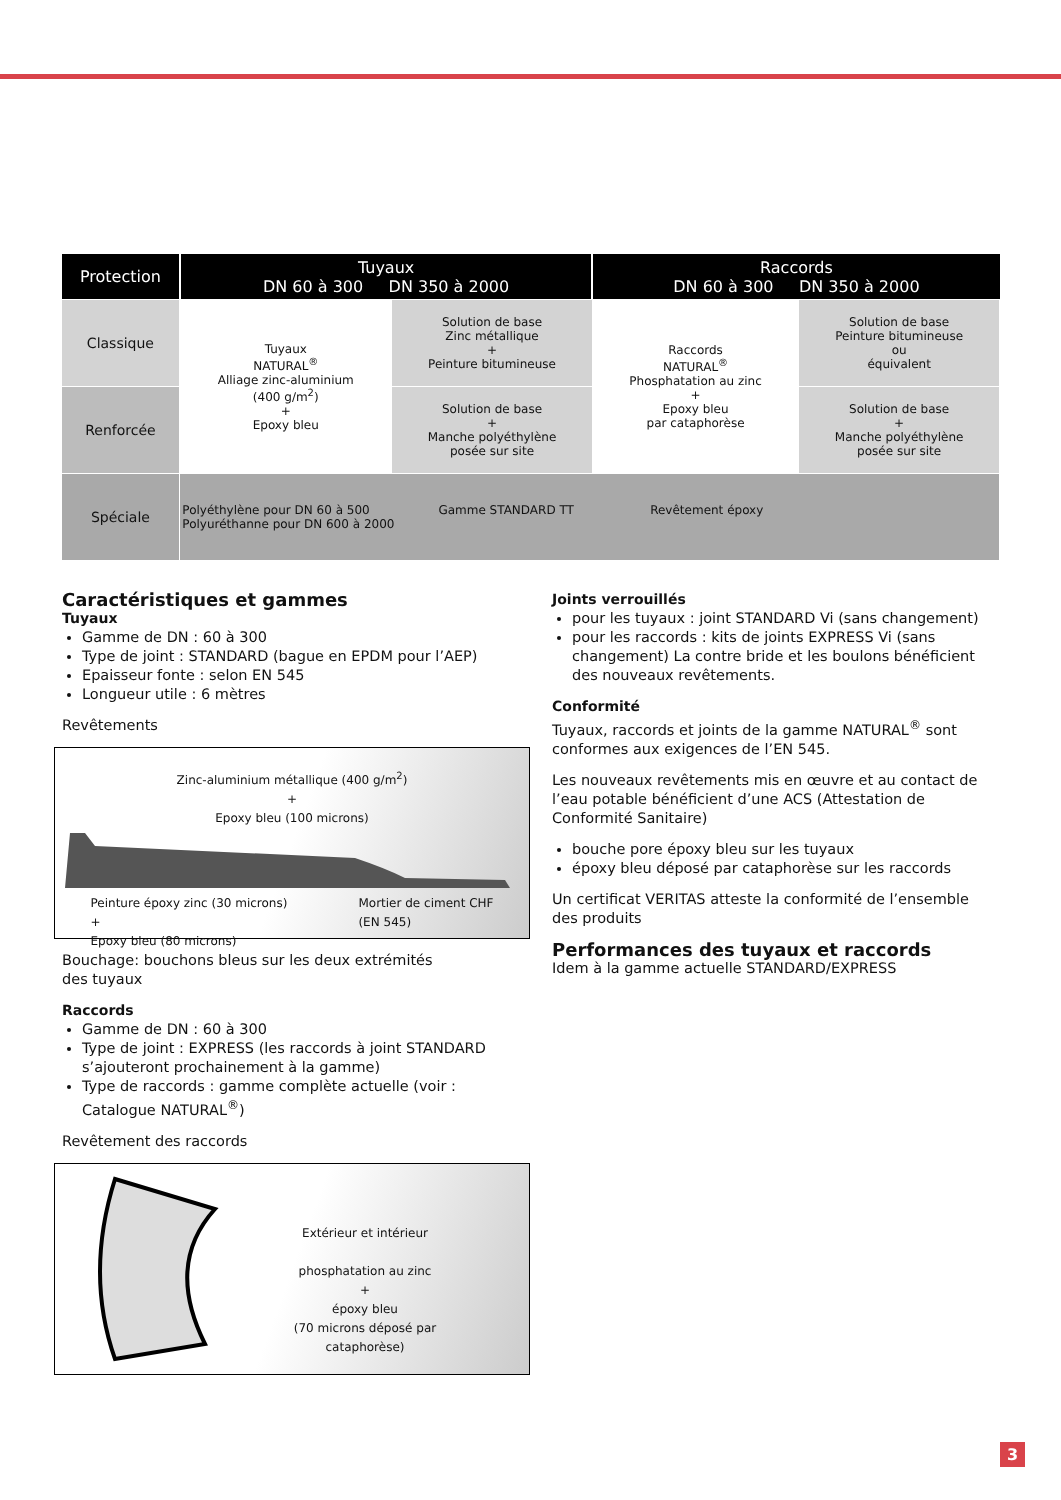| Protection | Tuyaux DN 60 à 300 DN 350 à 2000 | | Raccords DN 60 à 300 DN 350 à 2000 | |
| --- | --- | --- | --- | --- |
| Classique | Tuyaux NATURAL<sup>®</sup> Alliage zinc-aluminium (400 g/m<sup>2</sup>) + Epoxy bleu | Solution de base Zinc métallique + Peinture bitumineuse | Raccords NATURAL<sup>®</sup> Phosphatation au zinc + Epoxy bleu par cataphorèse | Solution de base Peinture bitumineuse ou équivalent |
| Renforcée | | Solution de base + Manche polyéthylène posée sur site | | Solution de base + Manche polyéthylène posée sur site |
| Spéciale | Polyéthylène pour DN 60 à 500 Gamme STANDARD TT Revêtement époxy Polyuréthanne pour DN 600 à 2000 | | | |
Caractéristiques et gammes
Tuyaux
Gamme de DN : 60 à 300
Type de joint : STANDARD (bague en EPDM pour l’AEP)
Epaisseur fonte : selon EN 545
Longueur utile : 6 mètres
Revêtements
Zinc-aluminium métallique (400 g/m<sup>2</sup>)
+
Epoxy bleu (100 microns)
Peinture époxy zinc (30 microns)
+
Epoxy bleu (80 microns) Mortier de ciment CHF
(EN 545)
Bouchage: bouchons bleus sur les deux extrémités
des tuyaux
Raccords
Gamme de DN : 60 à 300
Type de joint : EXPRESS (les raccords à joint STANDARD s’ajouteront prochainement à la gamme)
Type de raccords : gamme complète actuelle (voir : Catalogue NATURAL<sup>®</sup>)
Revêtement des raccords
Extérieur et intérieur
phosphatation au zinc
+
époxy bleu
(70 microns déposé par cataphorèse)
Joints verrouillés
pour les tuyaux : joint STANDARD Vi (sans changement)
pour les raccords : kits de joints EXPRESS Vi (sans changement) La contre bride et les boulons bénéficient des nouveaux revêtements.
Conformité
Tuyaux, raccords et joints de la gamme NATURAL<sup>®</sup> sont conformes aux exigences de l’EN 545.
Les nouveaux revêtements mis en œuvre et au contact de l’eau potable bénéficient d’une ACS (Attestation de Conformité Sanitaire)
bouche pore époxy bleu sur les tuyaux
époxy bleu déposé par cataphorèse sur les raccords
Un certificat VERITAS atteste la conformité de l’ensemble des produits
Performances des tuyaux et raccords
Idem à la gamme actuelle STANDARD/EXPRESS
3